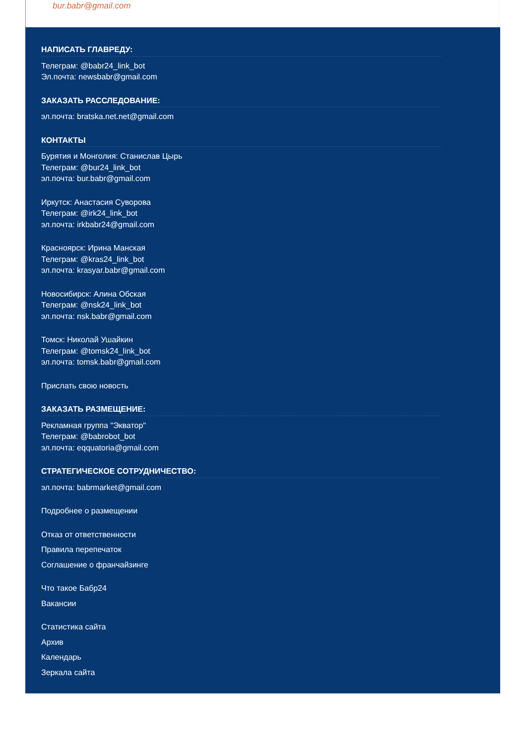bur.babr@gmail.com
НАПИСАТЬ ГЛАВРЕДУ:
Телеграм: @babr24_link_bot
Эл.почта: newsbabr@gmail.com
ЗАКАЗАТЬ РАССЛЕДОВАНИЕ:
эл.почта: bratska.net.net@gmail.com
КОНТАКТЫ
Бурятия и Монголия: Станислав Цырь
Телеграм: @bur24_link_bot
эл.почта: bur.babr@gmail.com
Иркутск: Анастасия Суворова
Телеграм: @irk24_link_bot
эл.почта: irkbabr24@gmail.com
Красноярск: Ирина Манская
Телеграм: @kras24_link_bot
эл.почта: krasyar.babr@gmail.com
Новосибирск: Алина Обская
Телеграм: @nsk24_link_bot
эл.почта: nsk.babr@gmail.com
Томск: Николай Ушайкин
Телеграм: @tomsk24_link_bot
эл.почта: tomsk.babr@gmail.com
Прислать свою новость
ЗАКАЗАТЬ РАЗМЕЩЕНИЕ:
Рекламная группа "Экватор"
Телеграм: @babrobot_bot
эл.почта: eqquatoria@gmail.com
СТРАТЕГИЧЕСКОЕ СОТРУДНИЧЕСТВО:
эл.почта: babrmarket@gmail.com
Подробнее о размещении
Отказ от ответственности
Правила перепечаток
Соглашение о франчайзинге
Что такое Бабр24
Вакансии
Статистика сайта
Архив
Календарь
Зеркала сайта